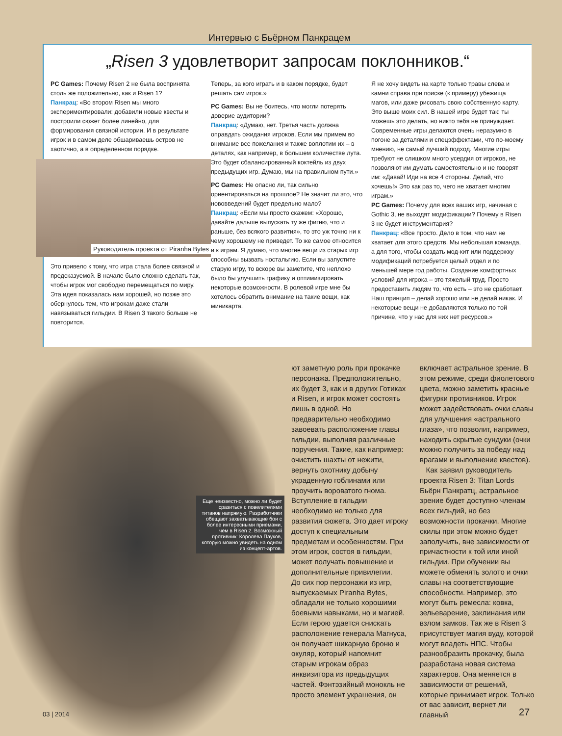Интервью с Бьёрном Панкрацем
„Risen 3 удовлетворит запросам поклонников.“
PC Games: Почему Risen 2 не была воспринята столь же положительно, как и Risen 1?
Панкрац: «Во втором Risen мы много экспериментировали: добавили новые квесты и построили сюжет более линейно, для формирования связной истории. И в результате игрок и в самом деле обшариваешь остров не хаотично, а в определенном порядке.
Руководитель проекта от Piranha Bytes
Это привело к тому, что игра стала более связной и предсказуемой. В начале было сложно сделать так, чтобы игрок мог свободно перемещаться по миру. Эта идея показалась нам хорошей, но позже это обернулось тем, что игрокам даже стали навязываться гильдии. В Risen 3 такого больше не повторится.
Теперь, за кого играть и в каком порядке, будет решать сам игрок.»
PC Games: Вы не боитесь, что могли потерять доверие аудитории?
Панкрац: «Думаю, нет. Третья часть должна оправдать ожидания игроков. Если мы примем во внимание все пожелания и также воплотим их – в деталях, как например, в большем количестве лута. Это будет сбалансированный коктейль из двух предыдущих игр. Думаю, мы на правильном пути.»
PC Games: Не опасно ли, так сильно ориентироваться на прошлое? Не значит ли это, что нововведений будет предельно мало?
Панкрац: «Если мы просто скажем: «Хорошо, давайте дальше выпускать ту же фигню, что и раньше, без всякого развития», то это уж точно ни к чему хорошему не приведет. То же самое относится и к играм. Я думаю, что многие вещи из старых игр способны вызвать ностальгию. Если вы запустите старую игру, то вскоре вы заметите, что неплохо было бы улучшить графику и оптимизировать некоторые возможности. В ролевой игре мне бы хотелось обратить внимание на такие вещи, как миникарта.
Я не хочу видеть на карте только травы слева и камни справа при поиске (к примеру) убежища магов, или даже рисовать свою собственную карту. Это выше моих сил. В нашей игре будет так: ты можешь это делать, но никто тебя не принуждает. Современные игры делаются очень неразумно в погоне за деталями и спецэффектами, что по-моему мнению, не самый лучший подход. Многие игры требуют не слишком много усердия от игроков, не позволяют им думать самостоятельно и не говорят им: «Давай! Иди на все 4 стороны. Делай, что хочешь!» Это как раз то, чего не хватает многим играм.»
PC Games: Почему для всех ваших игр, начиная с Gothic 3, не выходят модификации? Почему в Risen 3 не будет инструментария?
Панкрац: «Все просто. Дело в том, что нам не хватает для этого средств. Мы небольшая команда, а для того, чтобы создать мод-кит или поддержку модификаций потребуется целый отдел и по меньшей мере год работы. Создание комфортных условий для игрока – это тяжелый труд. Просто предоставить людям то, что есть – это не сработает. Наш принцип – делай хорошо или не делай никак. И некоторые вещи не добавляются только по той причине, что у нас для них нет ресурсов.»
Еще неизвестно, можно ли будет сразиться с повелителями титанов напрямую. Разработчики обещают захватывающие бои с более интересными приемами, чем в Risen 2. Возможный противник: Королева Пауков, которую можно увидеть на одном из концепт-артов.
ют заметную роль при прокачке персонажа. Предположительно, их будет 3, как и в других Готиках и Risen, и игрок может состоять лишь в одной. Но предварительно необходимо завоевать расположение главы гильдии, выполняя различные поручения. Такие, как например: очистить шахты от нежити, вернуть охотнику добычу украденную гоблинами или проучить вороватого гнома. Вступление в гильдии необходимо не только для развития сюжета. Это дает игроку доступ к специальным предметам и особенностям. При этом игрок, состоя в гильдии, может получать повышение и дополнительные привилегии.
До сих пор персонажи из игр, выпускаемых Piranha Bytes, обладали не только хорошими боевыми навыками, но и магией. Если герою удается снискать расположение генерала Магнуса, он получает шикарную броню и окуляр, который напомнит старым игрокам образ инквизитора из предыдущих частей. Фэнтэзийный монокль не просто элемент украшения, он
включает астральное зрение. В этом режиме, среди фиолетового цвета, можно заметить красные фигурки противников. Игрок может задействовать очки славы для улучшения «астрального глаза», что позволит, например, находить скрытые сундуки (очки можно получить за победу над врагами и выполнение квестов).
Как заявил руководитель проекта Risen 3: Titan Lords Бьёрн Панкратц, астральное зрение будет доступно членам всех гильдий, но без возможности прокачки. Многие скилы при этом можно будет заполучить, вне зависимости от причастности к той или иной гильдии. При обучении вы можете обменять золото и очки славы на соответствующие способности. Например, это могут быть ремесла: ковка, зельеварение, заклинания или взлом замков. Так же в Risen 3 присутствует магия вуду, которой могут владеть НПС. Чтобы разнообразить прокачку, была разработана новая система характеров. Она меняется в зависимости от решений, которые принимает игрок. Только от вас зависит, вернет ли главный
03 | 2014 27